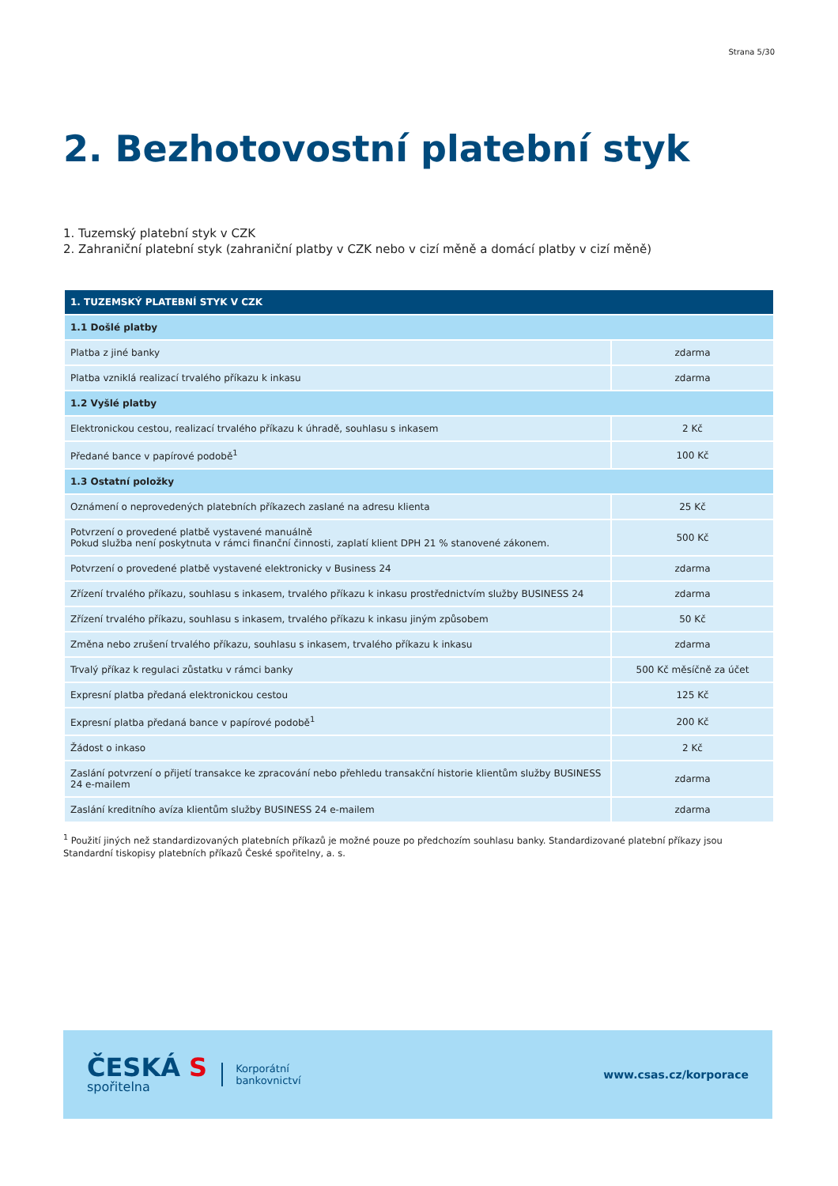Strana 5/30
2. Bezhotovostní platební styk
1. Tuzemský platební styk v CZK
2. Zahraniční platební styk (zahraniční platby v CZK nebo v cizí měně a domácí platby v cizí měně)
| 1. TUZEMSKÝ PLATEBNÍ STYK V CZK | |
| --- | --- |
| 1.1 Došlé platby | |
| Platba z jiné banky | zdarma |
| Platba vzniklá realizací trvalého příkazu k inkasu | zdarma |
| 1.2 Vyšlé platby | |
| Elektronickou cestou, realizací trvalého příkazu k úhradě, souhlasu s inkasem | 2 Kč |
| Předané bance v papírové podobě<sup>1</sup> | 100 Kč |
| 1.3 Ostatní položky | |
| Oznámení o neprovedených platebních příkazech zaslané na adresu klienta | 25 Kč |
| Potvrzení o provedené platbě vystavené manuálně Pokud služba není poskytnuta v rámci finanční činnosti, zaplatí klient DPH 21 % stanovené zákonem. | 500 Kč |
| Potvrzení o provedené platbě vystavené elektronicky v Business 24 | zdarma |
| Zřízení trvalého příkazu, souhlasu s inkasem, trvalého příkazu k inkasu prostřednictvím služby BUSINESS 24 | zdarma |
| Zřízení trvalého příkazu, souhlasu s inkasem, trvalého příkazu k inkasu jiným způsobem | 50 Kč |
| Změna nebo zrušení trvalého příkazu, souhlasu s inkasem, trvalého příkazu k inkasu | zdarma |
| Trvalý příkaz k regulaci zůstatku v rámci banky | 500 Kč měsíčně za účet |
| Expresní platba předaná elektronickou cestou | 125 Kč |
| Expresní platba předaná bance v papírové podobě<sup>1</sup> | 200 Kč |
| Žádost o inkaso | 2 Kč |
| Zaslání potvrzení o přijetí transakce ke zpracování nebo přehledu transakční historie klientům služby BUSINESS 24 e-mailem | zdarma |
| Zaslání kreditního avíza klientům služby BUSINESS 24 e-mailem | zdarma |
<sup>1</sup> Použití jiných než standardizovaných platebních příkazů je možné pouze po předchozím souhlasu banky. Standardizované platební příkazy jsou Standardní tiskopisy platebních příkazů České spořitelny, a. s.
ČESKÁ S
spořitelna
Korporátní
bankovnictví
www.csas.cz/korporace